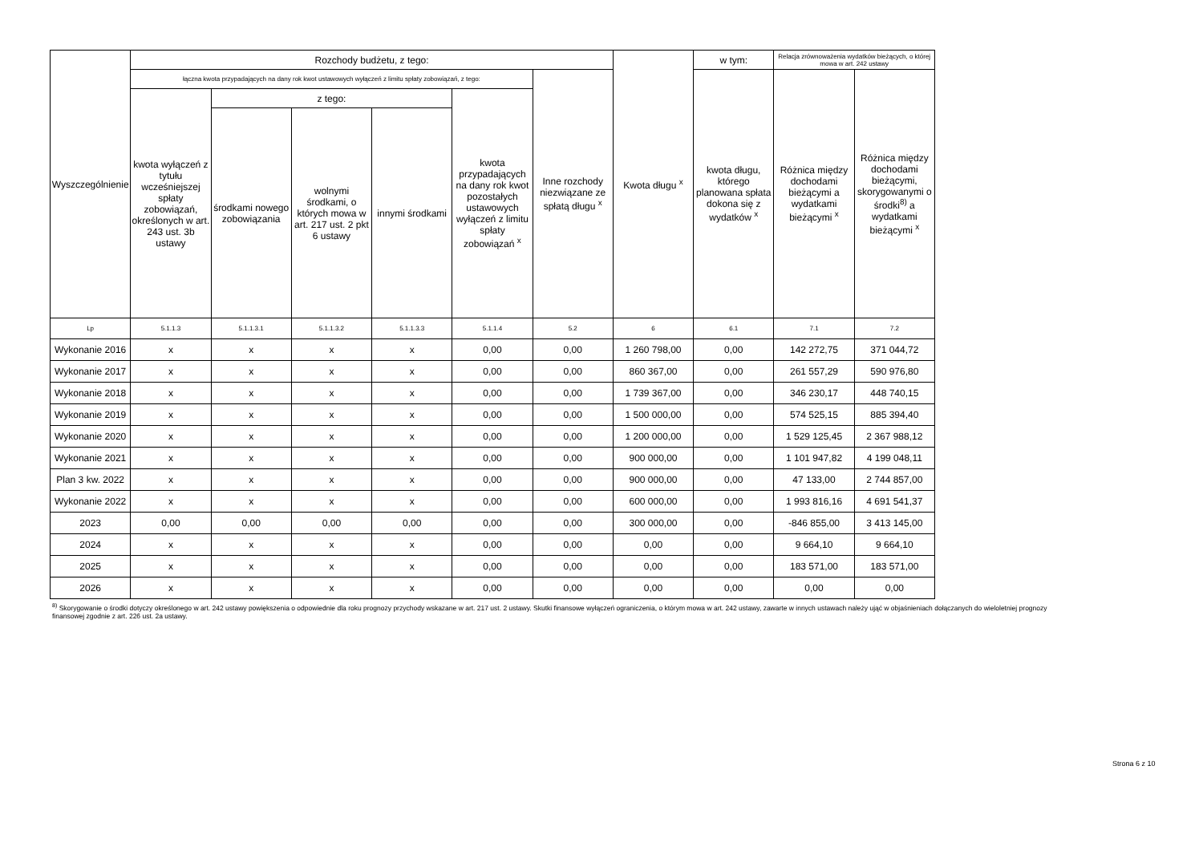| Wyszczególnienie | Rozchody budżetu, z tego: | | | | | | Kwota długu <sup>x</sup> | w tym: | Relacja zrównoważenia wydatków bieżących, o której mowa w art. 242 ustawy | |
| --- | --- | --- | --- | --- | --- | --- | --- | --- | --- | --- |
| | łączna kwota przypadających na dany rok kwot ustawowych wyłączeń z limitu spłaty zobowiązań, z tego: | | | | | Inne rozchody niezwiązane ze spłatą długu <sup>x</sup> | | kwota długu, którego planowana spłata dokona się z wydatków <sup>x</sup> | Różnica między dochodami bieżącymi a wydatkami bieżącymi <sup>x</sup> | Różnica między dochodami bieżącymi, skorygowanymi o środki<sup>8)</sup> a wydatkami bieżącymi <sup>x</sup> |
| | kwota wyłączeń z tytułu wcześniejszej spłaty zobowiązań, określonych w art. 243 ust. 3b ustawy | z tego: | | | kwota przypadających na dany rok kwot pozostałych ustawowych wyłączeń z limitu spłaty zobowiązań <sup>x</sup> | | | | | |
| | | środkami nowego zobowiązania | wolnymi środkami, o których mowa w art. 217 ust. 2 pkt 6 ustawy | innymi środkami | | | | | | |
| Lp | 5.1.1.3 | 5.1.1.3.1 | 5.1.1.3.2 | 5.1.1.3.3 | 5.1.1.4 | 5.2 | 6 | 6.1 | 7.1 | 7.2 |
| Wykonanie 2016 | x | x | x | x | 0,00 | 0,00 | 1 260 798,00 | 0,00 | 142 272,75 | 371 044,72 |
| Wykonanie 2017 | x | x | x | x | 0,00 | 0,00 | 860 367,00 | 0,00 | 261 557,29 | 590 976,80 |
| Wykonanie 2018 | x | x | x | x | 0,00 | 0,00 | 1 739 367,00 | 0,00 | 346 230,17 | 448 740,15 |
| Wykonanie 2019 | x | x | x | x | 0,00 | 0,00 | 1 500 000,00 | 0,00 | 574 525,15 | 885 394,40 |
| Wykonanie 2020 | x | x | x | x | 0,00 | 0,00 | 1 200 000,00 | 0,00 | 1 529 125,45 | 2 367 988,12 |
| Wykonanie 2021 | x | x | x | x | 0,00 | 0,00 | 900 000,00 | 0,00 | 1 101 947,82 | 4 199 048,11 |
| Plan 3 kw. 2022 | x | x | x | x | 0,00 | 0,00 | 900 000,00 | 0,00 | 47 133,00 | 2 744 857,00 |
| Wykonanie 2022 | x | x | x | x | 0,00 | 0,00 | 600 000,00 | 0,00 | 1 993 816,16 | 4 691 541,37 |
| 2023 | 0,00 | 0,00 | 0,00 | 0,00 | 0,00 | 0,00 | 300 000,00 | 0,00 | -846 855,00 | 3 413 145,00 |
| 2024 | x | x | x | x | 0,00 | 0,00 | 0,00 | 0,00 | 9 664,10 | 9 664,10 |
| 2025 | x | x | x | x | 0,00 | 0,00 | 0,00 | 0,00 | 183 571,00 | 183 571,00 |
| 2026 | x | x | x | x | 0,00 | 0,00 | 0,00 | 0,00 | 0,00 | 0,00 |
<sup>8)</sup> Skorygowanie o środki dotyczy określonego w art. 242 ustawy powiększenia o odpowiednie dla roku prognozy przychody wskazane w art. 217 ust. 2 ustawy. Skutki finansowe wyłączeń ograniczenia, o którym mowa w art. 242 ustawy, zawarte w innych ustawach należy ująć w objaśnieniach dołączanych do wieloletniej prognozy finansowej zgodnie z art. 226 ust. 2a ustawy.
Strona 6 z 10